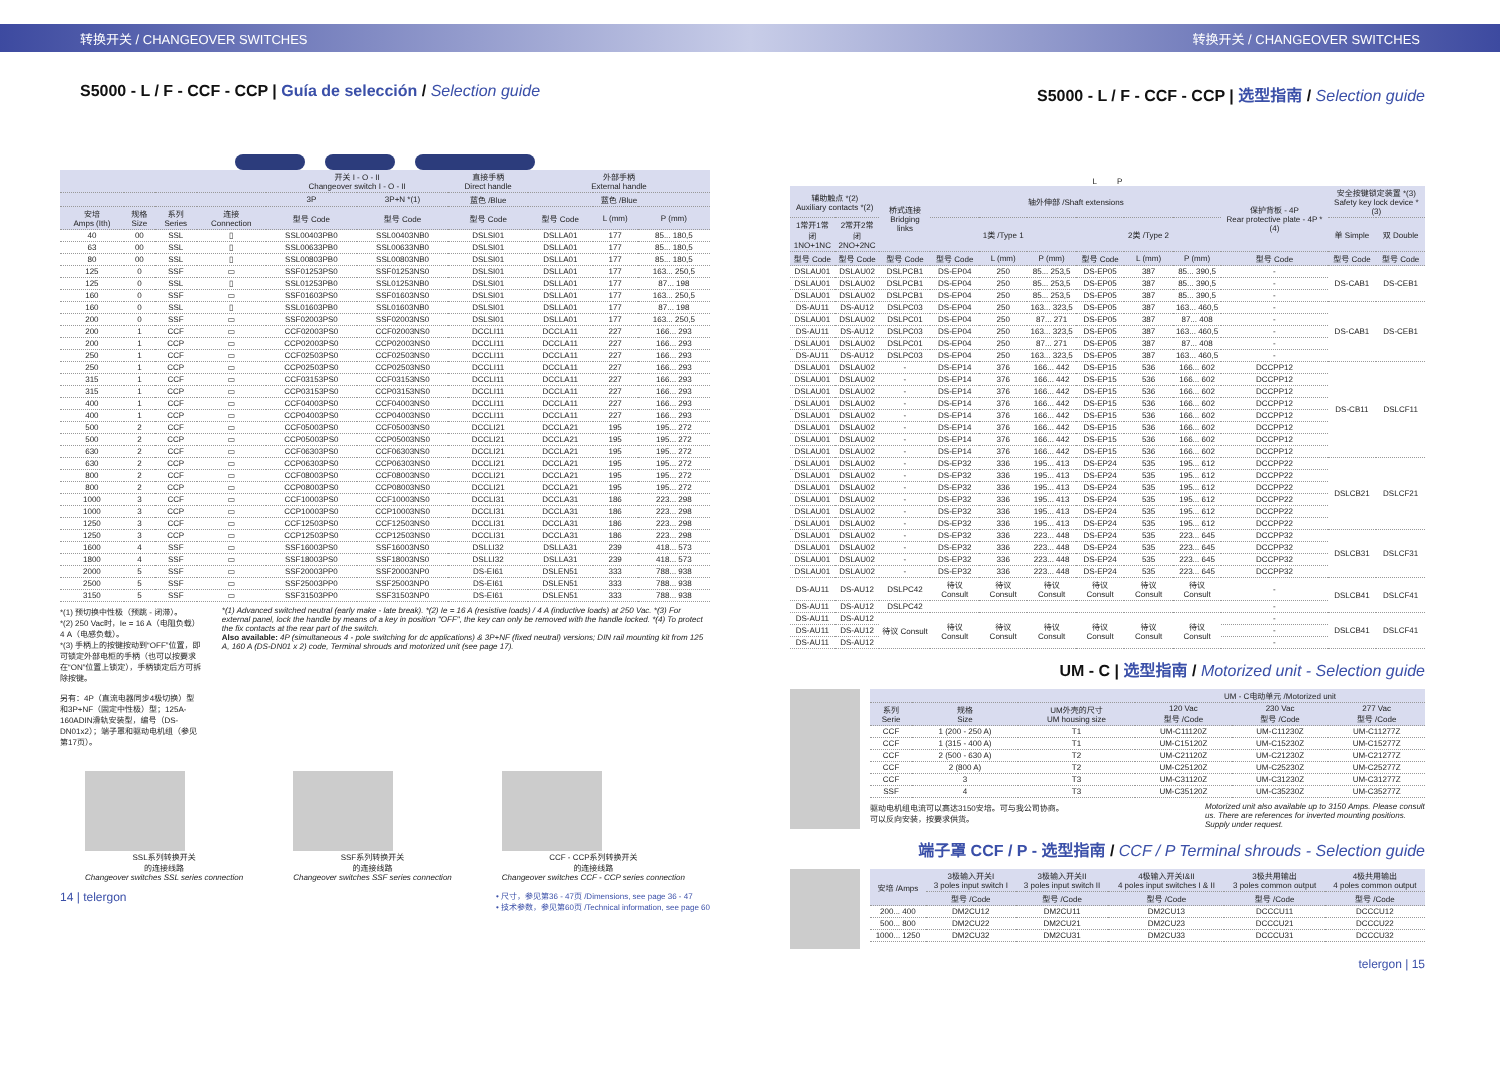转换开关 / CHANGEOVER SWITCHES 转换开关 / CHANGEOVER SWITCHES
S5000 - L / F - CCF - CCP | Guía de selección / Selection guide
| | | | | 开关 I - O - II Changeover switch I - O - II | | 直接手柄 Direct handle | 外部手柄 External handle | | |
| --- | --- | --- | --- | --- | --- | --- | --- | --- | --- |
| | | | | 3P | 3P+N *(1) | 蓝色 /Blue | 蓝色 /Blue | | |
| 安培 Amps (Ith) | 规格 Size | 系列 Series | 连接 Connection | 型号 Code | 型号 Code | 型号 Code | 型号 Code | L (mm) | P (mm) |
| 40 | 00 | SSL | ▯ | SSL00403PB0 | SSL00403NB0 | DSLSI01 | DSLLA01 | 177 | 85... 180,5 |
| 63 | 00 | SSL | ▯ | SSL00633PB0 | SSL00633NB0 | DSLSI01 | DSLLA01 | 177 | 85... 180,5 |
| 80 | 00 | SSL | ▯ | SSL00803PB0 | SSL00803NB0 | DSLSI01 | DSLLA01 | 177 | 85... 180,5 |
| 125 | 0 | SSF | ▭ | SSF01253PS0 | SSF01253NS0 | DSLSI01 | DSLLA01 | 177 | 163... 250,5 |
| 125 | 0 | SSL | ▯ | SSL01253PB0 | SSL01253NB0 | DSLSI01 | DSLLA01 | 177 | 87... 198 |
| 160 | 0 | SSF | ▭ | SSF01603PS0 | SSF01603NS0 | DSLSI01 | DSLLA01 | 177 | 163... 250,5 |
| 160 | 0 | SSL | ▯ | SSL01603PB0 | SSL01603NB0 | DSLSI01 | DSLLA01 | 177 | 87... 198 |
| 200 | 0 | SSF | ▭ | SSF02003PS0 | SSF02003NS0 | DSLSI01 | DSLLA01 | 177 | 163... 250,5 |
| 200 | 1 | CCF | ▭ | CCF02003PS0 | CCF02003NS0 | DCCLI11 | DCCLA11 | 227 | 166... 293 |
| 200 | 1 | CCP | ▭ | CCP02003PS0 | CCP02003NS0 | DCCLI11 | DCCLA11 | 227 | 166... 293 |
| 250 | 1 | CCF | ▭ | CCF02503PS0 | CCF02503NS0 | DCCLI11 | DCCLA11 | 227 | 166... 293 |
| 250 | 1 | CCP | ▭ | CCP02503PS0 | CCP02503NS0 | DCCLI11 | DCCLA11 | 227 | 166... 293 |
| 315 | 1 | CCF | ▭ | CCF03153PS0 | CCF03153NS0 | DCCLI11 | DCCLA11 | 227 | 166... 293 |
| 315 | 1 | CCP | ▭ | CCP03153PS0 | CCP03153NS0 | DCCLI11 | DCCLA11 | 227 | 166... 293 |
| 400 | 1 | CCF | ▭ | CCF04003PS0 | CCF04003NS0 | DCCLI11 | DCCLA11 | 227 | 166... 293 |
| 400 | 1 | CCP | ▭ | CCP04003PS0 | CCP04003NS0 | DCCLI11 | DCCLA11 | 227 | 166... 293 |
| 500 | 2 | CCF | ▭ | CCF05003PS0 | CCF05003NS0 | DCCLI21 | DCCLA21 | 195 | 195... 272 |
| 500 | 2 | CCP | ▭ | CCP05003PS0 | CCP05003NS0 | DCCLI21 | DCCLA21 | 195 | 195... 272 |
| 630 | 2 | CCF | ▭ | CCF06303PS0 | CCF06303NS0 | DCCLI21 | DCCLA21 | 195 | 195... 272 |
| 630 | 2 | CCP | ▭ | CCP06303PS0 | CCP06303NS0 | DCCLI21 | DCCLA21 | 195 | 195... 272 |
| 800 | 2 | CCF | ▭ | CCF08003PS0 | CCF08003NS0 | DCCLI21 | DCCLA21 | 195 | 195... 272 |
| 800 | 2 | CCP | ▭ | CCP08003PS0 | CCP08003NS0 | DCCLI21 | DCCLA21 | 195 | 195... 272 |
| 1000 | 3 | CCF | ▭ | CCF10003PS0 | CCF10003NS0 | DCCLI31 | DCCLA31 | 186 | 223... 298 |
| 1000 | 3 | CCP | ▭ | CCP10003PS0 | CCP10003NS0 | DCCLI31 | DCCLA31 | 186 | 223... 298 |
| 1250 | 3 | CCF | ▭ | CCF12503PS0 | CCF12503NS0 | DCCLI31 | DCCLA31 | 186 | 223... 298 |
| 1250 | 3 | CCP | ▭ | CCP12503PS0 | CCP12503NS0 | DCCLI31 | DCCLA31 | 186 | 223... 298 |
| 1600 | 4 | SSF | ▭ | SSF16003PS0 | SSF16003NS0 | DSLLI32 | DSLLA31 | 239 | 418... 573 |
| 1800 | 4 | SSF | ▭ | SSF18003PS0 | SSF18003NS0 | DSLLI32 | DSLLA31 | 239 | 418... 573 |
| 2000 | 5 | SSF | ▭ | SSF20003PP0 | SSF20003NP0 | DS-EI61 | DSLEN51 | 333 | 788... 938 |
| 2500 | 5 | SSF | ▭ | SSF25003PP0 | SSF25003NP0 | DS-EI61 | DSLEN51 | 333 | 788... 938 |
| 3150 | 5 | SSF | ▭ | SSF31503PP0 | SSF31503NP0 | DS-EI61 | DSLEN51 | 333 | 788... 938 |
*(1) 预切换中性极（预跳 - 闭滞）。
*(2) 250 Vac时，Ie = 16 A（电阻负载）4 A（电感负载）。
*(3) 手柄上的按键按动到“OFF”位置，即可锁定外部电柜的手柄（也可以按要求在“ON”位置上锁定），手柄锁定后方可拆除按键。
另有：4P（直流电器同步4极切换）型和3P+NF（固定中性极）型；125A-160ADIN滑轨安装型，编号（DS-DN01x2）；端子罩和驱动电机组（参见第17页）。
*(1) Advanced switched neutral (early make - late break). *(2) Ie = 16 A (resistive loads) / 4 A (inductive loads) at 250 Vac. *(3) For external panel, lock the handle by means of a key in position "OFF", the key can only be removed with the handle locked. *(4) To protect the fix contacts at the rear part of the switch.
Also available: 4P (simultaneous 4 - pole switching for dc applications) & 3P+NF (fixed neutral) versions; DIN rail mounting kit from 125 A, 160 A (DS-DN01 x 2) code, Terminal shrouds and motorized unit (see page 17).
SSL系列转换开关
的连接线路
Changeover switches SSL series connection
SSF系列转换开关
的连接线路
Changeover switches SSF series connection
CCF - CCP系列转换开关
的连接线路
Changeover switches CCF - CCP series connection
14 | telergon • 尺寸，参见第36 - 47页 /Dimensions, see page 36 - 47
• 技术参数，参见第60页 /Technical information, see page 60
S5000 - L / F - CCF - CCP | 选型指南 / Selection guide
L P
| 辅助触点 *(2) Auxiliary contacts *(2) | | 桥式连接 Bridging links | 轴外伸部 /Shaft extensions | | | | | | 保护背板 - 4P Rear protective plate - 4P *(4) | 安全按键锁定装置 *(3) Safety key lock device *(3) | |
| --- | --- | --- | --- | --- | --- | --- | --- | --- | --- | --- | --- |
| 1常开1常闭 1NO+1NC | 2常开2常闭 2NO+2NC | | 1类 /Type 1 | | | 2类 /Type 2 | | | | 单 Simple | 双 Double |
| 型号 Code | 型号 Code | 型号 Code | 型号 Code | L (mm) | P (mm) | 型号 Code | L (mm) | P (mm) | 型号 Code | 型号 Code | 型号 Code |
| DSLAU01 | DSLAU02 | DSLPCB1 | DS-EP04 | 250 | 85... 253,5 | DS-EP05 | 387 | 85... 390,5 | - | DS-CAB1 | DS-CEB1 |
| DSLAU01 | DSLAU02 | DSLPCB1 | DS-EP04 | 250 | 85... 253,5 | DS-EP05 | 387 | 85... 390,5 | - | | |
| DSLAU01 | DSLAU02 | DSLPCB1 | DS-EP04 | 250 | 85... 253,5 | DS-EP05 | 387 | 85... 390,5 | - | | |
| DS-AU11 | DS-AU12 | DSLPC03 | DS-EP04 | 250 | 163... 323,5 | DS-EP05 | 387 | 163... 460,5 | - | DS-CAB1 | DS-CEB1 |
| DSLAU01 | DSLAU02 | DSLPC01 | DS-EP04 | 250 | 87... 271 | DS-EP05 | 387 | 87... 408 | - | | |
| DS-AU11 | DS-AU12 | DSLPC03 | DS-EP04 | 250 | 163... 323,5 | DS-EP05 | 387 | 163... 460,5 | - | | |
| DSLAU01 | DSLAU02 | DSLPC01 | DS-EP04 | 250 | 87... 271 | DS-EP05 | 387 | 87... 408 | - | | |
| DS-AU11 | DS-AU12 | DSLPC03 | DS-EP04 | 250 | 163... 323,5 | DS-EP05 | 387 | 163... 460,5 | - | | |
| DSLAU01 | DSLAU02 | - | DS-EP14 | 376 | 166... 442 | DS-EP15 | 536 | 166... 602 | DCCPP12 | DS-CB11 | DSLCF11 |
| DSLAU01 | DSLAU02 | - | DS-EP14 | 376 | 166... 442 | DS-EP15 | 536 | 166... 602 | DCCPP12 | | |
| DSLAU01 | DSLAU02 | - | DS-EP14 | 376 | 166... 442 | DS-EP15 | 536 | 166... 602 | DCCPP12 | | |
| DSLAU01 | DSLAU02 | - | DS-EP14 | 376 | 166... 442 | DS-EP15 | 536 | 166... 602 | DCCPP12 | | |
| DSLAU01 | DSLAU02 | - | DS-EP14 | 376 | 166... 442 | DS-EP15 | 536 | 166... 602 | DCCPP12 | | |
| DSLAU01 | DSLAU02 | - | DS-EP14 | 376 | 166... 442 | DS-EP15 | 536 | 166... 602 | DCCPP12 | | |
| DSLAU01 | DSLAU02 | - | DS-EP14 | 376 | 166... 442 | DS-EP15 | 536 | 166... 602 | DCCPP12 | | |
| DSLAU01 | DSLAU02 | - | DS-EP14 | 376 | 166... 442 | DS-EP15 | 536 | 166... 602 | DCCPP12 | | |
| DSLAU01 | DSLAU02 | - | DS-EP32 | 336 | 195... 413 | DS-EP24 | 535 | 195... 612 | DCCPP22 | DSLCB21 | DSLCF21 |
| DSLAU01 | DSLAU02 | - | DS-EP32 | 336 | 195... 413 | DS-EP24 | 535 | 195... 612 | DCCPP22 | | |
| DSLAU01 | DSLAU02 | - | DS-EP32 | 336 | 195... 413 | DS-EP24 | 535 | 195... 612 | DCCPP22 | | |
| DSLAU01 | DSLAU02 | - | DS-EP32 | 336 | 195... 413 | DS-EP24 | 535 | 195... 612 | DCCPP22 | | |
| DSLAU01 | DSLAU02 | - | DS-EP32 | 336 | 195... 413 | DS-EP24 | 535 | 195... 612 | DCCPP22 | | |
| DSLAU01 | DSLAU02 | - | DS-EP32 | 336 | 195... 413 | DS-EP24 | 535 | 195... 612 | DCCPP22 | | |
| DSLAU01 | DSLAU02 | - | DS-EP32 | 336 | 223... 448 | DS-EP24 | 535 | 223... 645 | DCCPP32 | DSLCB31 | DSLCF31 |
| DSLAU01 | DSLAU02 | - | DS-EP32 | 336 | 223... 448 | DS-EP24 | 535 | 223... 645 | DCCPP32 | | |
| DSLAU01 | DSLAU02 | - | DS-EP32 | 336 | 223... 448 | DS-EP24 | 535 | 223... 645 | DCCPP32 | | |
| DSLAU01 | DSLAU02 | - | DS-EP32 | 336 | 223... 448 | DS-EP24 | 535 | 223... 645 | DCCPP32 | | |
| DS-AU11 | DS-AU12 | DSLPC42 | 待议 Consult | 待议 Consult | 待议 Consult | 待议 Consult | 待议 Consult | 待议 Consult | - | DSLCB41 | DSLCF41 |
| DS-AU11 | DS-AU12 | DSLPC42 | | | | | | | - | | |
| DS-AU11 | DS-AU12 | 待议 Consult | 待议 Consult | 待议 Consult | 待议 Consult | 待议 Consult | 待议 Consult | 待议 Consult | - | DSLCB41 | DSLCF41 |
| DS-AU11 | DS-AU12 | | | | | | | | - | | |
| DS-AU11 | DS-AU12 | | | | | | | | - | | |
UM - C | 选型指南 / Motorized unit - Selection guide
| | | | UM - C电动单元 /Motorized unit | | |
| --- | --- | --- | --- | --- | --- |
| 系列 Serie | 规格 Size | UM外壳的尺寸 UM housing size | 120 Vac 型号 /Code | 230 Vac 型号 /Code | 277 Vac 型号 /Code |
| CCF | 1 (200 - 250 A) | T1 | UM-C11120Z | UM-C11230Z | UM-C11277Z |
| CCF | 1 (315 - 400 A) | T1 | UM-C15120Z | UM-C15230Z | UM-C15277Z |
| CCF | 2 (500 - 630 A) | T2 | UM-C21120Z | UM-C21230Z | UM-C21277Z |
| CCF | 2 (800 A) | T2 | UM-C25120Z | UM-C25230Z | UM-C25277Z |
| CCF | 3 | T3 | UM-C31120Z | UM-C31230Z | UM-C31277Z |
| SSF | 4 | T3 | UM-C35120Z | UM-C35230Z | UM-C35277Z |
驱动电机组电流可以高达3150安培。可与我公司协商。
可以反向安装，按要求供货。 Motorized unit also available up to 3150 Amps. Please consult us. There are references for inverted mounting positions. Supply under request.
端子罩 CCF / P - 选型指南 / CCF / P Terminal shrouds - Selection guide
| 安培 /Amps | 3极输入开关I 3 poles input switch I | 3极输入开关II 3 poles input switch II | 4极输入开关I&II 4 poles input switches I & II | 3极共用输出 3 poles common output | 4极共用输出 4 poles common output |
| --- | --- | --- | --- | --- | --- |
| | 型号 /Code | 型号 /Code | 型号 /Code | 型号 /Code | 型号 /Code |
| 200... 400 | DM2CU12 | DM2CU11 | DM2CU13 | DCCCU11 | DCCCU12 |
| 500... 800 | DM2CU22 | DM2CU21 | DM2CU23 | DCCCU21 | DCCCU22 |
| 1000... 1250 | DM2CU32 | DM2CU31 | DM2CU33 | DCCCU31 | DCCCU32 |
telergon | 15